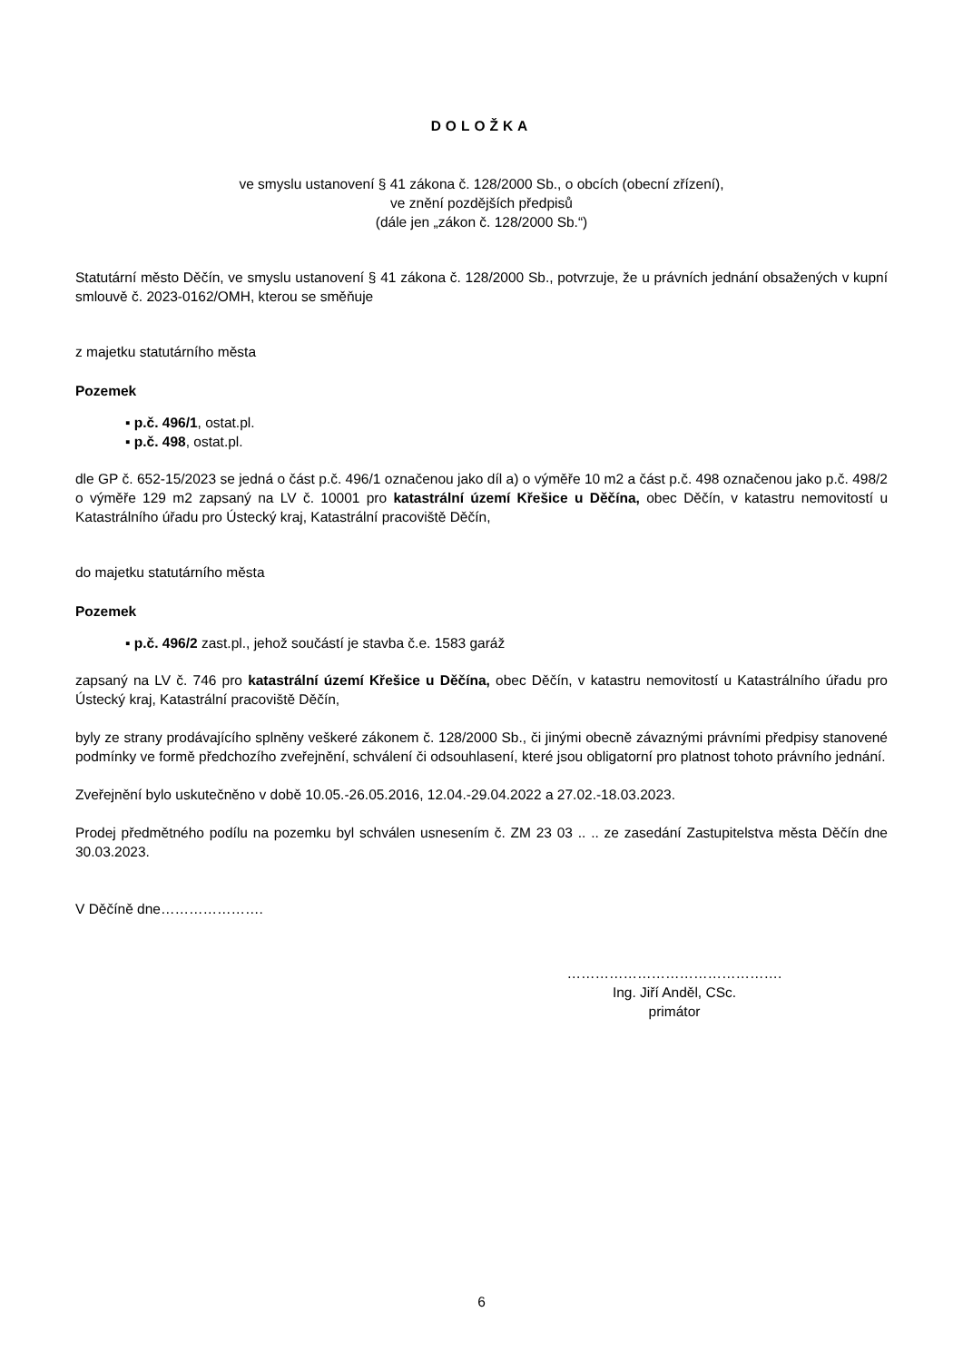DOLOŽKA
ve smyslu ustanovení § 41 zákona č. 128/2000 Sb., o obcích (obecní zřízení),
ve znění pozdějších předpisů
(dále jen „zákon č. 128/2000 Sb.“)
Statutární město Děčín, ve smyslu ustanovení § 41 zákona č. 128/2000 Sb., potvrzuje, že u právních jednání obsažených v kupní smlouvě č. 2023-0162/OMH, kterou se směňuje
z majetku statutárního města
Pozemek
▪ p.č. 496/1, ostat.pl.
▪ p.č. 498, ostat.pl.
dle GP č. 652-15/2023 se jedná o část p.č. 496/1 označenou jako díl a) o výměře 10 m2 a část p.č. 498 označenou jako p.č. 498/2 o výměře 129 m2 zapsaný na LV č. 10001 pro katastrální území Křešice u Děčína, obec Děčín, v katastru nemovitostí u Katastrálního úřadu pro Ústecký kraj, Katastrální pracoviště Děčín,
do majetku statutárního města
Pozemek
▪ p.č. 496/2 zast.pl., jehož součástí je stavba č.e. 1583 garáž
zapsaný na LV č. 746 pro katastrální území Křešice u Děčína, obec Děčín, v katastru nemovitostí u Katastrálního úřadu pro Ústecký kraj, Katastrální pracoviště Děčín,
byly ze strany prodávajícího splněny veškeré zákonem č. 128/2000 Sb., či jinými obecně závaznými právními předpisy stanovené podmínky ve formě předchozího zveřejnění, schválení či odsouhlasení, které jsou obligatorní pro platnost tohoto právního jednání.
Zveřejnění bylo uskutečněno v době 10.05.-26.05.2016, 12.04.-29.04.2022 a 27.02.-18.03.2023.
Prodej předmětného podílu na pozemku byl schválen usnesením č. ZM 23 03 .. .. ze zasedání Zastupitelstva města Děčín dne 30.03.2023.
V Děčíně dne………………….
……………………………………….
Ing. Jiří Anděl, CSc.
primátor
6